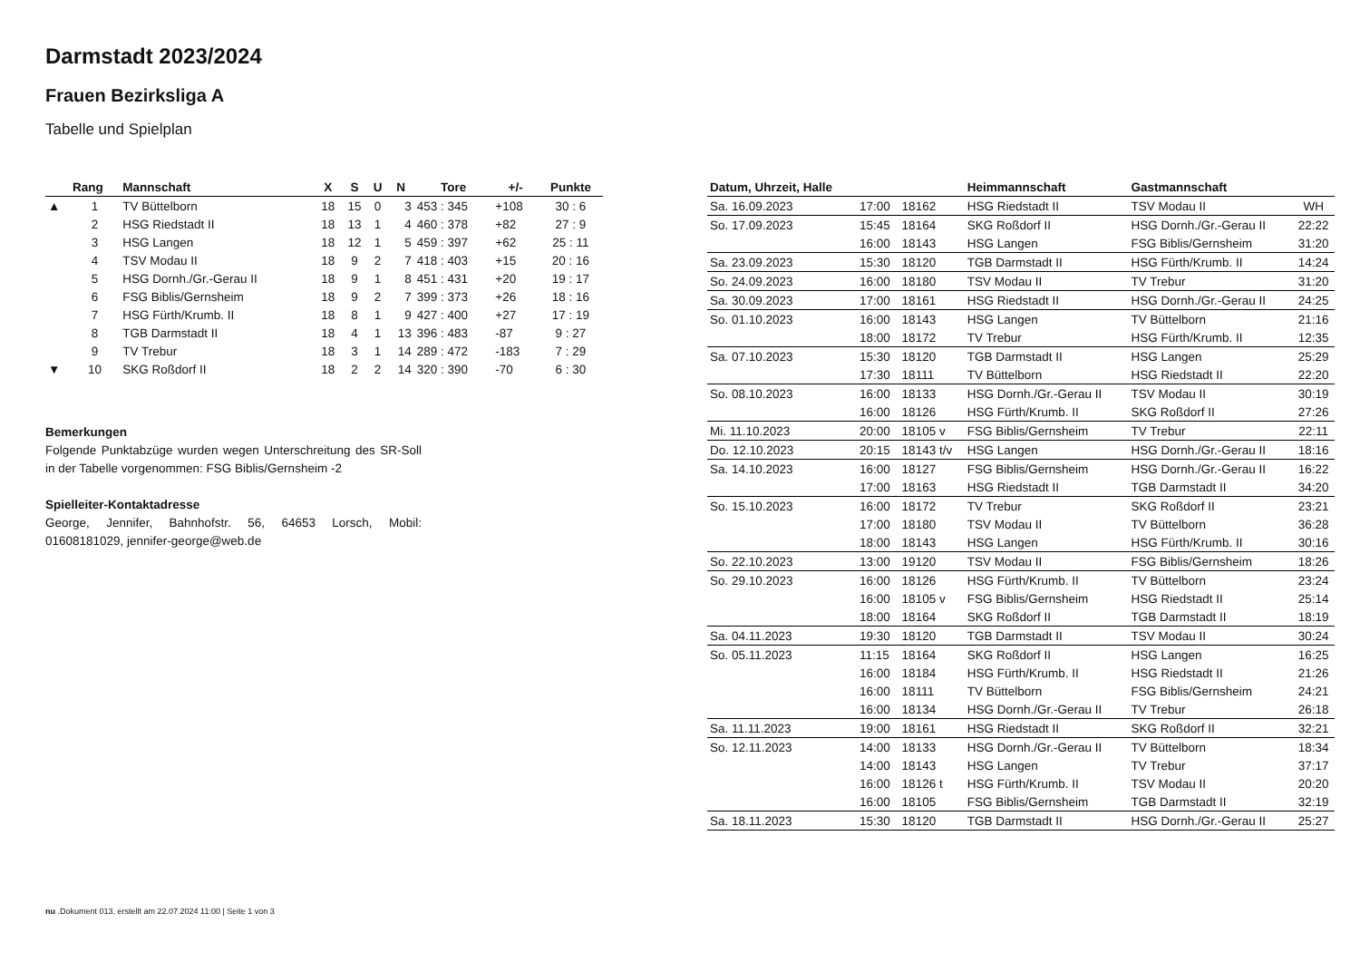Darmstadt 2023/2024
Frauen Bezirksliga A
Tabelle und Spielplan
| | Rang | Mannschaft | X | S | U | N | Tore | +/- | Punkte |
| --- | --- | --- | --- | --- | --- | --- | --- | --- | --- |
| ▲ | 1 | TV Büttelborn | 18 | 15 | 0 | 3 | 453 : 345 | +108 | 30 : 6 |
| | 2 | HSG Riedstadt II | 18 | 13 | 1 | 4 | 460 : 378 | +82 | 27 : 9 |
| | 3 | HSG Langen | 18 | 12 | 1 | 5 | 459 : 397 | +62 | 25 : 11 |
| | 4 | TSV Modau II | 18 | 9 | 2 | 7 | 418 : 403 | +15 | 20 : 16 |
| | 5 | HSG Dornh./Gr.-Gerau II | 18 | 9 | 1 | 8 | 451 : 431 | +20 | 19 : 17 |
| | 6 | FSG Biblis/Gernsheim | 18 | 9 | 2 | 7 | 399 : 373 | +26 | 18 : 16 |
| | 7 | HSG Fürth/Krumb. II | 18 | 8 | 1 | 9 | 427 : 400 | +27 | 17 : 19 |
| | 8 | TGB Darmstadt II | 18 | 4 | 1 | 13 | 396 : 483 | -87 | 9 : 27 |
| | 9 | TV Trebur | 18 | 3 | 1 | 14 | 289 : 472 | -183 | 7 : 29 |
| ▼ | 10 | SKG Roßdorf II | 18 | 2 | 2 | 14 | 320 : 390 | -70 | 6 : 30 |
Bemerkungen
Folgende Punktabzüge wurden wegen Unterschreitung des SR-Soll in der Tabelle vorgenommen: FSG Biblis/Gernsheim -2
Spielleiter-Kontaktadresse
George, Jennifer, Bahnhofstr. 56, 64653 Lorsch, Mobil: 01608181029, jennifer-george@web.de
| Datum, Uhrzeit, Halle | | | Heimmannschaft | Gastmannschaft | |
| --- | --- | --- | --- | --- | --- |
| Sa. 16.09.2023 | 17:00 | 18162 | HSG Riedstadt II | TSV Modau II | WH |
| So. 17.09.2023 | 15:45 | 18164 | SKG Roßdorf II | HSG Dornh./Gr.-Gerau II | 22:22 |
| | 16:00 | 18143 | HSG Langen | FSG Biblis/Gernsheim | 31:20 |
| Sa. 23.09.2023 | 15:30 | 18120 | TGB Darmstadt II | HSG Fürth/Krumb. II | 14:24 |
| So. 24.09.2023 | 16:00 | 18180 | TSV Modau II | TV Trebur | 31:20 |
| Sa. 30.09.2023 | 17:00 | 18161 | HSG Riedstadt II | HSG Dornh./Gr.-Gerau II | 24:25 |
| So. 01.10.2023 | 16:00 | 18143 | HSG Langen | TV Büttelborn | 21:16 |
| | 18:00 | 18172 | TV Trebur | HSG Fürth/Krumb. II | 12:35 |
| Sa. 07.10.2023 | 15:30 | 18120 | TGB Darmstadt II | HSG Langen | 25:29 |
| | 17:30 | 18111 | TV Büttelborn | HSG Riedstadt II | 22:20 |
| So. 08.10.2023 | 16:00 | 18133 | HSG Dornh./Gr.-Gerau II | TSV Modau II | 30:19 |
| | 16:00 | 18126 | HSG Fürth/Krumb. II | SKG Roßdorf II | 27:26 |
| Mi. 11.10.2023 | 20:00 | 18105 v | FSG Biblis/Gernsheim | TV Trebur | 22:11 |
| Do. 12.10.2023 | 20:15 | 18143 t/v | HSG Langen | HSG Dornh./Gr.-Gerau II | 18:16 |
| Sa. 14.10.2023 | 16:00 | 18127 | FSG Biblis/Gernsheim | HSG Dornh./Gr.-Gerau II | 16:22 |
| | 17:00 | 18163 | HSG Riedstadt II | TGB Darmstadt II | 34:20 |
| So. 15.10.2023 | 16:00 | 18172 | TV Trebur | SKG Roßdorf II | 23:21 |
| | 17:00 | 18180 | TSV Modau II | TV Büttelborn | 36:28 |
| | 18:00 | 18143 | HSG Langen | HSG Fürth/Krumb. II | 30:16 |
| So. 22.10.2023 | 13:00 | 19120 | TSV Modau II | FSG Biblis/Gernsheim | 18:26 |
| So. 29.10.2023 | 16:00 | 18126 | HSG Fürth/Krumb. II | TV Büttelborn | 23:24 |
| | 16:00 | 18105 v | FSG Biblis/Gernsheim | HSG Riedstadt II | 25:14 |
| | 18:00 | 18164 | SKG Roßdorf II | TGB Darmstadt II | 18:19 |
| Sa. 04.11.2023 | 19:30 | 18120 | TGB Darmstadt II | TSV Modau II | 30:24 |
| So. 05.11.2023 | 11:15 | 18164 | SKG Roßdorf II | HSG Langen | 16:25 |
| | 16:00 | 18184 | HSG Fürth/Krumb. II | HSG Riedstadt II | 21:26 |
| | 16:00 | 18111 | TV Büttelborn | FSG Biblis/Gernsheim | 24:21 |
| | 16:00 | 18134 | HSG Dornh./Gr.-Gerau II | TV Trebur | 26:18 |
| Sa. 11.11.2023 | 19:00 | 18161 | HSG Riedstadt II | SKG Roßdorf II | 32:21 |
| So. 12.11.2023 | 14:00 | 18133 | HSG Dornh./Gr.-Gerau II | TV Büttelborn | 18:34 |
| | 14:00 | 18143 | HSG Langen | TV Trebur | 37:17 |
| | 16:00 | 18126 t | HSG Fürth/Krumb. II | TSV Modau II | 20:20 |
| | 16:00 | 18105 | FSG Biblis/Gernsheim | TGB Darmstadt II | 32:19 |
| Sa. 18.11.2023 | 15:30 | 18120 | TGB Darmstadt II | HSG Dornh./Gr.-Gerau II | 25:27 |
nu .Dokument 013, erstellt am 22.07.2024 11:00 | Seite 1 von 3